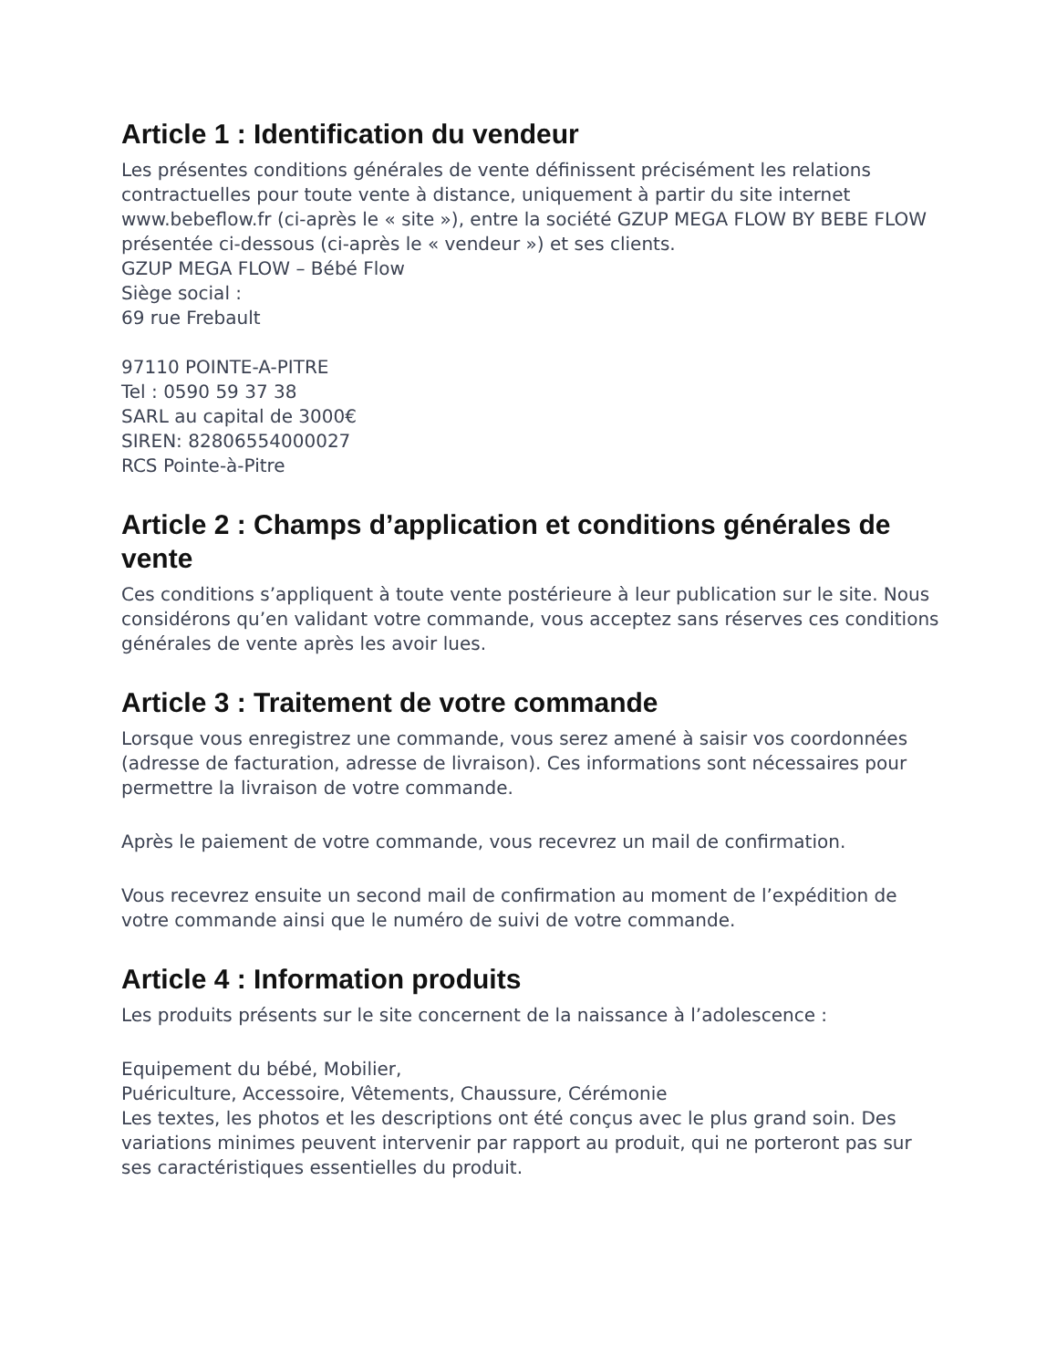Article 1 : Identification du vendeur
Les présentes conditions générales de vente définissent précisément les relations contractuelles pour toute vente à distance, uniquement à partir du site internet www.bebeflow.fr (ci-après le « site »), entre la société GZUP MEGA FLOW BY BEBE FLOW présentée ci-dessous (ci-après le « vendeur ») et ses clients.
GZUP MEGA FLOW – Bébé Flow
Siège social :
69 rue Frebault
97110 POINTE-A-PITRE
Tel : 0590 59 37 38
SARL au capital de 3000€
SIREN: 82806554000027
RCS Pointe-à-Pitre
Article 2 : Champs d’application et conditions générales de vente
Ces conditions s’appliquent à toute vente postérieure à leur publication sur le site. Nous considérons qu’en validant votre commande, vous acceptez sans réserves ces conditions générales de vente après les avoir lues.
Article 3 : Traitement de votre commande
Lorsque vous enregistrez une commande, vous serez amené à saisir vos coordonnées (adresse de facturation, adresse de livraison). Ces informations sont nécessaires pour permettre la livraison de votre commande.
Après le paiement de votre commande, vous recevrez un mail de confirmation.
Vous recevrez ensuite un second mail de confirmation au moment de l’expédition de votre commande ainsi que le numéro de suivi de votre commande.
Article 4 : Information produits
Les produits présents sur le site concernent de la naissance à l’adolescence :
Equipement du bébé, Mobilier,
Puériculture, Accessoire, Vêtements, Chaussure, Cérémonie
Les textes, les photos et les descriptions ont été conçus avec le plus grand soin. Des variations minimes peuvent intervenir par rapport au produit, qui ne porteront pas sur ses caractéristiques essentielles du produit.